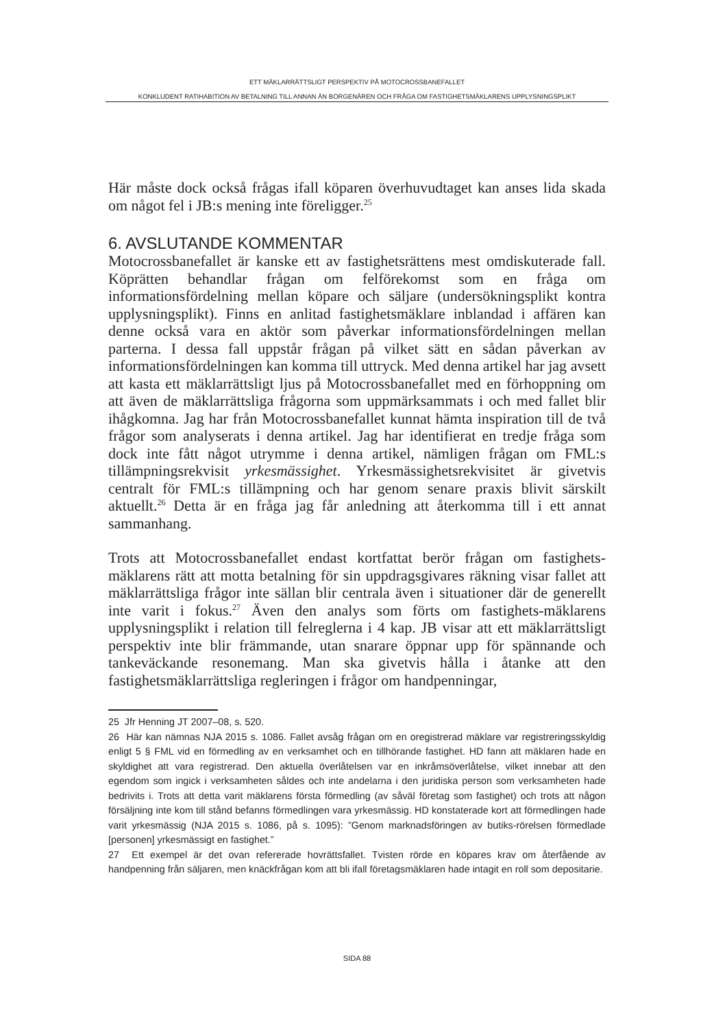ETT MÄKLARRÄTTSLIGT PERSPEKTIV PÅ MOTOCROSSBANEFALLET
KONKLUDENT RATIHABITION AV BETALNING TILL ANNAN ÄN BORGENÄREN OCH FRÅGA OM FASTIGHETSMÄKLARENS UPPLYSNINGSPLIKT
Här måste dock också frågas ifall köparen överhuvudtaget kan anses lida skada om något fel i JB:s mening inte föreligger.<sup>25</sup>
6. AVSLUTANDE KOMMENTAR
Motocrossbanefallet är kanske ett av fastighetsrättens mest omdiskuterade fall. Köprätten behandlar frågan om felförekomst som en fråga om informationsfördelning mellan köpare och säljare (undersökningsplikt kontra upplysningsplikt). Finns en anlitad fastighetsmäklare inblandad i affären kan denne också vara en aktör som påverkar informationsfördelningen mellan parterna. I dessa fall uppstår frågan på vilket sätt en sådan påverkan av informationsfördelningen kan komma till uttryck. Med denna artikel har jag avsett att kasta ett mäklarrättsligt ljus på Motocrossbanefallet med en förhoppning om att även de mäklarrättsliga frågorna som uppmärksammats i och med fallet blir ihågkomna. Jag har från Motocrossbanefallet kunnat hämta inspiration till de två frågor som analyserats i denna artikel. Jag har identifierat en tredje fråga som dock inte fått något utrymme i denna artikel, nämligen frågan om FML:s tillämpningsrekvisit yrkesmässighet. Yrkesmässighetsrekvisitet är givetvis centralt för FML:s tillämpning och har genom senare praxis blivit särskilt aktuellt.<sup>26</sup> Detta är en fråga jag får anledning att återkomma till i ett annat sammanhang.
Trots att Motocrossbanefallet endast kortfattat berör frågan om fastighets-mäklarens rätt att motta betalning för sin uppdragsgivares räkning visar fallet att mäklarrättsliga frågor inte sällan blir centrala även i situationer där de generellt inte varit i fokus.<sup>27</sup> Även den analys som förts om fastighets-mäklarens upplysningsplikt i relation till felreglerna i 4 kap. JB visar att ett mäklarrättsligt perspektiv inte blir främmande, utan snarare öppnar upp för spännande och tankeväckande resonemang. Man ska givetvis hålla i åtanke att den fastighetsmäklarrättsliga regleringen i frågor om handpenningar,
25 Jfr Henning JT 2007–08, s. 520.
26 Här kan nämnas NJA 2015 s. 1086. Fallet avsåg frågan om en oregistrerad mäklare var registreringsskyldig enligt 5 § FML vid en förmedling av en verksamhet och en tillhörande fastighet. HD fann att mäklaren hade en skyldighet att vara registrerad. Den aktuella överlåtelsen var en inkråmsöverlåtelse, vilket innebar att den egendom som ingick i verksamheten såldes och inte andelarna i den juridiska person som verksamheten hade bedrivits i. Trots att detta varit mäklarens första förmedling (av såväl företag som fastighet) och trots att någon försäljning inte kom till stånd befanns förmedlingen vara yrkesmässig. HD konstaterade kort att förmedlingen hade varit yrkesmässig (NJA 2015 s. 1086, på s. 1095): ”Genom marknadsföringen av butiks-rörelsen förmedlade [personen] yrkesmässigt en fastighet.”
27 Ett exempel är det ovan refererade hovrättsfallet. Tvisten rörde en köpares krav om återfående av handpenning från säljaren, men knäckfrågan kom att bli ifall företagsmäklaren hade intagit en roll som depositarie.
SIDA 88